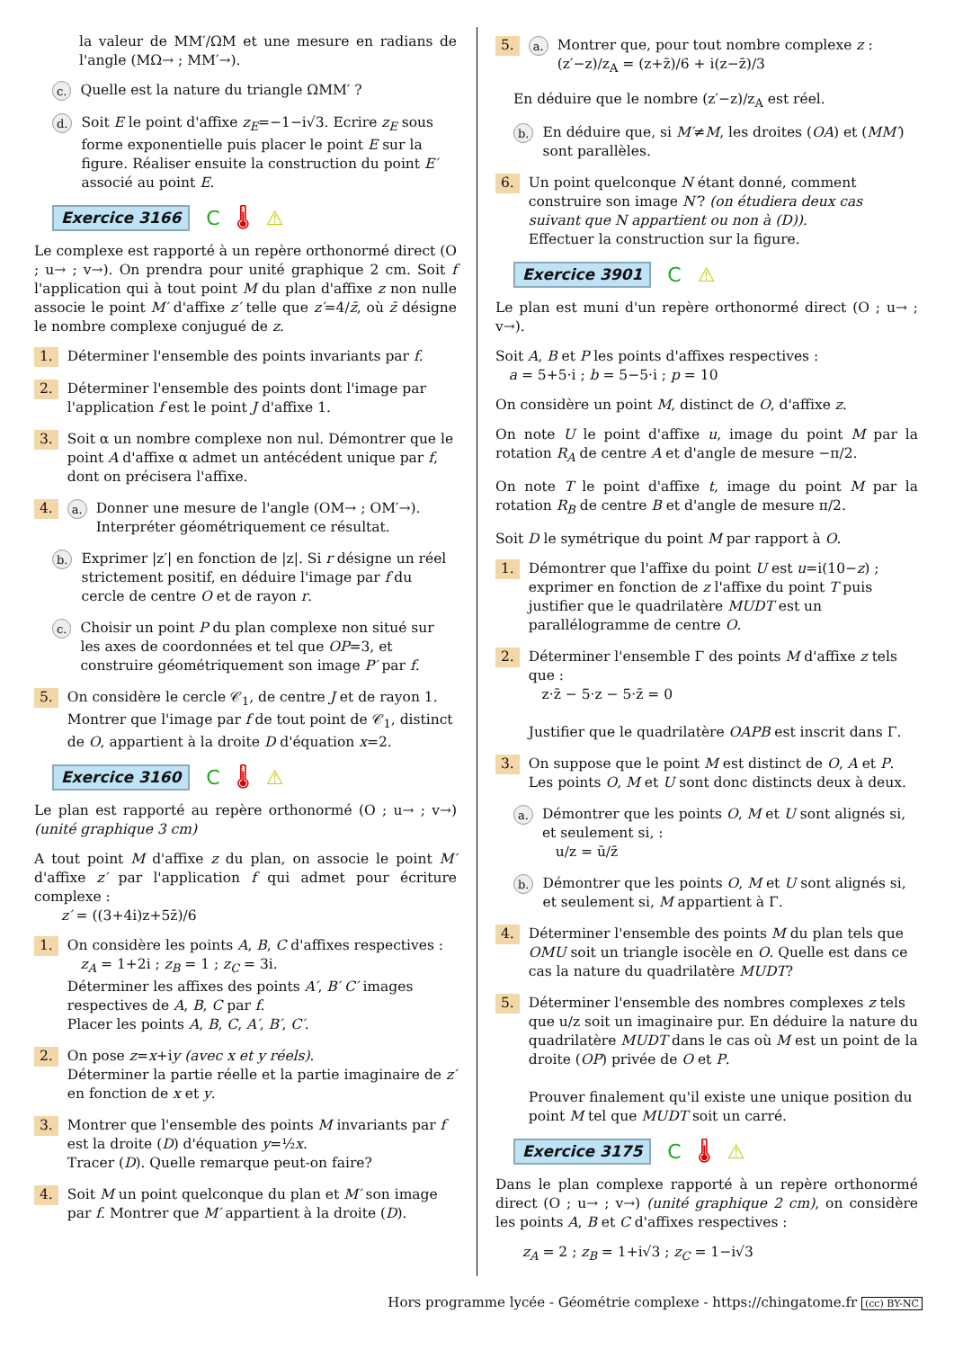la valeur de MM′/ΩM et une mesure en radians de l'angle (MΩ→ ; MM′→).
c. Quelle est la nature du triangle ΩMM′ ?
d. Soit E le point d'affixe z<sub>E</sub>=−1−i√3. Ecrire z<sub>E</sub> sous forme exponentielle puis placer le point E sur la figure. Réaliser ensuite la construction du point E′ associé au point E.
Exercice 3166 C 🌡 ⚠
Le complexe est rapporté à un repère orthonormé direct (O ; u→ ; v→). On prendra pour unité graphique 2 cm. Soit f l'application qui à tout point M du plan d'affixe z non nulle associe le point M′ d'affixe z′ telle que z′=4/z̄, où z̄ désigne le nombre complexe conjugué de z.
1. Déterminer l'ensemble des points invariants par f.
2. Déterminer l'ensemble des points dont l'image par l'application f est le point J d'affixe 1.
3. Soit α un nombre complexe non nul. Démontrer que le point A d'affixe α admet un antécédent unique par f, dont on précisera l'affixe.
4. a. Donner une mesure de l'angle (OM→ ; OM′→). Interpréter géométriquement ce résultat.
b. Exprimer |z′| en fonction de |z|. Si r désigne un réel strictement positif, en déduire l'image par f du cercle de centre O et de rayon r.
c. Choisir un point P du plan complexe non situé sur les axes de coordonnées et tel que OP=3, et construire géométriquement son image P′ par f.
5. On considère le cercle 𝒞<sub>1</sub>, de centre J et de rayon 1. Montrer que l'image par f de tout point de 𝒞<sub>1</sub>, distinct de O, appartient à la droite D d'équation x=2.
Exercice 3160 C 🌡 ⚠
Le plan est rapporté au repère orthonormé (O ; u→ ; v→) (unité graphique 3 cm)
A tout point M d'affixe z du plan, on associe le point M′ d'affixe z′ par l'application f qui admet pour écriture complexe :
z′ = ((3+4i)z+5z̄)/6
1. On considère les points A, B, C d'affixes respectives :
z<sub>A</sub> = 1+2i ; z<sub>B</sub> = 1 ; z<sub>C</sub> = 3i.
Déterminer les affixes des points A′, B′ C′ images respectives de A, B, C par f.
Placer les points A, B, C, A′, B′, C′.
2. On pose z=x+iy (avec x et y réels).
Déterminer la partie réelle et la partie imaginaire de z′ en fonction de x et y.
3. Montrer que l'ensemble des points M invariants par f est la droite (D) d'équation y=½x.
Tracer (D). Quelle remarque peut-on faire?
4. Soit M un point quelconque du plan et M′ son image par f. Montrer que M′ appartient à la droite (D).
5. a. Montrer que, pour tout nombre complexe z :
(z′−z)/z<sub>A</sub> = (z+z̄)/6 + i(z−z̄)/3
En déduire que le nombre (z′−z)/z<sub>A</sub> est réel.
b. En déduire que, si M′≠M, les droites (OA) et (MM′) sont parallèles.
6. Un point quelconque N étant donné, comment construire son image N′? (on étudiera deux cas suivant que N appartient ou non à (D)).
Effectuer la construction sur la figure.
Exercice 3901 C ⚠
Le plan est muni d'un repère orthonormé direct (O ; u→ ; v→).
Soit A, B et P les points d'affixes respectives :
a = 5+5·i ; b = 5−5·i ; p = 10
On considère un point M, distinct de O, d'affixe z.
On note U le point d'affixe u, image du point M par la rotation R<sub>A</sub> de centre A et d'angle de mesure −π/2.
On note T le point d'affixe t, image du point M par la rotation R<sub>B</sub> de centre B et d'angle de mesure π/2.
Soit D le symétrique du point M par rapport à O.
1. Démontrer que l'affixe du point U est u=i(10−z) ; exprimer en fonction de z l'affixe du point T puis justifier que le quadrilatère MUDT est un parallélogramme de centre O.
2. Déterminer l'ensemble Γ des points M d'affixe z tels que :
z·z̄ − 5·z − 5·z̄ = 0
Justifier que le quadrilatère OAPB est inscrit dans Γ.
3. On suppose que le point M est distinct de O, A et P. Les points O, M et U sont donc distincts deux à deux.
a. Démontrer que les points O, M et U sont alignés si, et seulement si, :
u/z = ū/z̄
b. Démontrer que les points O, M et U sont alignés si, et seulement si, M appartient à Γ.
4. Déterminer l'ensemble des points M du plan tels que OMU soit un triangle isocèle en O. Quelle est dans ce cas la nature du quadrilatère MUDT?
5. Déterminer l'ensemble des nombres complexes z tels que u/z soit un imaginaire pur. En déduire la nature du quadrilatère MUDT dans le cas où M est un point de la droite (OP) privée de O et P.
Prouver finalement qu'il existe une unique position du point M tel que MUDT soit un carré.
Exercice 3175 C 🌡 ⚠
Dans le plan complexe rapporté à un repère orthonormé direct (O ; u→ ; v→) (unité graphique 2 cm), on considère les points A, B et C d'affixes respectives :
z<sub>A</sub> = 2 ; z<sub>B</sub> = 1+i√3 ; z<sub>C</sub> = 1−i√3
Hors programme lycée - Géométrie complexe - https://chingatome.fr (cc) BY-NC